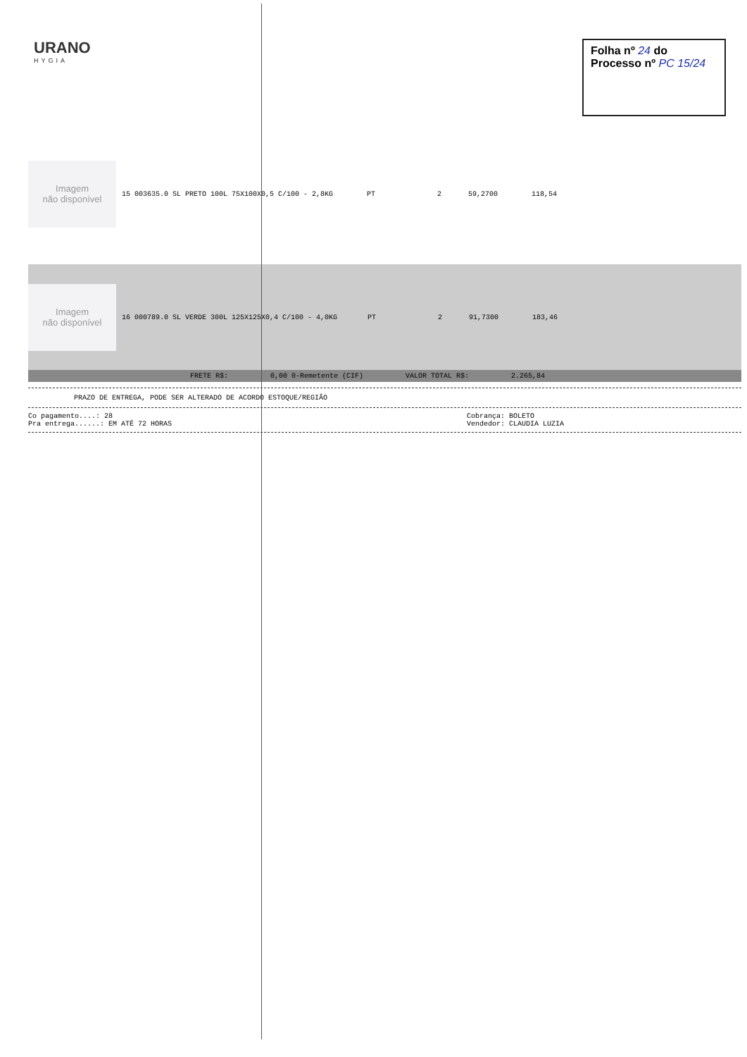URANO
HYGIA
Folha nº 24 do
Processo nº PC 15/24
Imagem
não disponível
| 15 003635.0 SL PRETO 100L 75X100X0,5 C/100 - 2,8KG | PT | 2 | 59,2700 | 118,54 |
Imagem
não disponível
| 16 000789.0 SL VERDE 300L 125X125X0,4 C/100 - 4,0KG | PT | 2 | 91,7300 | 183,46 |
FRETE R$: 0,00 0-Remetente (CIF) VALOR TOTAL R$: 2.265,84
PRAZO DE ENTREGA, PODE SER ALTERADO DE ACORDO ESTOQUE/REGIÃO
Co pagamento....: 28
Pra entrega......: EM ATÉ 72 HORAS
Cobrança: BOLETO
Vendedor: CLAUDIA LUZIA